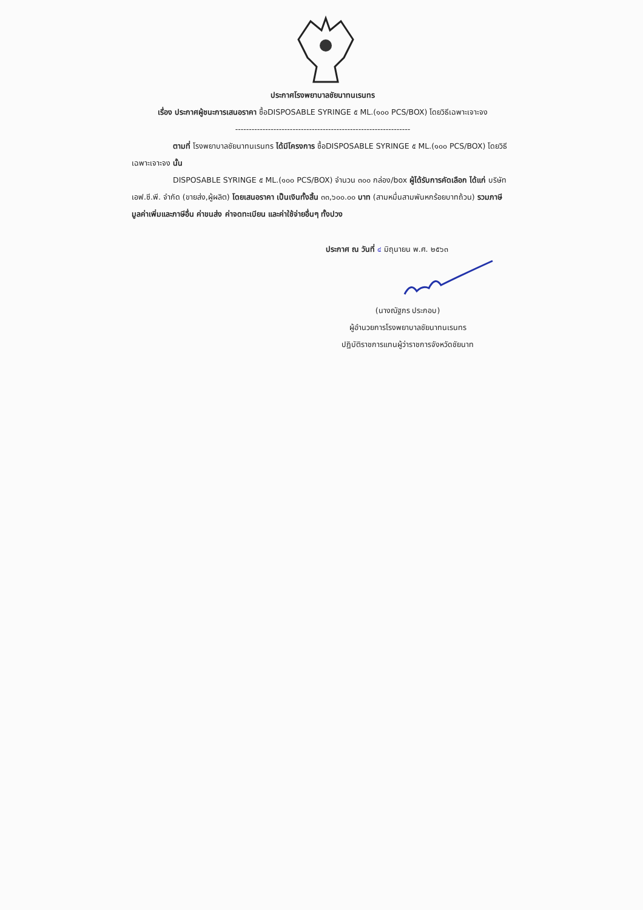ประกาศโรงพยาบาลชัยนาทนเรนทร
เรื่อง ประกาศผู้ชนะการเสนอราคา ซื้อDISPOSABLE SYRINGE ๕ ML.(๑๐๐ PCS/BOX) โดยวิธีเฉพาะเจาะจง
----------------------------------------------------------------
ตามที่ โรงพยาบาลชัยนาทนเรนทร ได้มีโครงการ ซื้อDISPOSABLE SYRINGE ๕ ML.(๑๐๐ PCS/BOX) โดยวิธีเฉพาะเจาะจง นั้น
DISPOSABLE SYRINGE ๕ ML.(๑๐๐ PCS/BOX) จำนวน ๓๐๐ กล่อง/box ผู้ได้รับการคัดเลือก ได้แก่ บริษัท เอฟ.ซี.พี. จำกัด (ขายส่ง,ผู้ผลิต) โดยเสนอราคา เป็นเงินทั้งสิ้น ๓๓,๖๐๐.๐๐ บาท (สามหมื่นสามพันหกร้อยบาทถ้วน) รวมภาษีมูลค่าเพิ่มและภาษีอื่น ค่าขนส่ง ค่าจดทะเบียน และค่าใช้จ่ายอื่นๆ ทั้งปวง
ประกาศ ณ วันที่ ๔ มิถุนายน พ.ศ. ๒๕๖๓
(นางณัฐภร ประกอบ)
ผู้อำนวยการโรงพยาบาลชัยนาทนเรนทร
ปฏิบัติราชการแทนผู้ว่าราชการจังหวัดชัยนาท